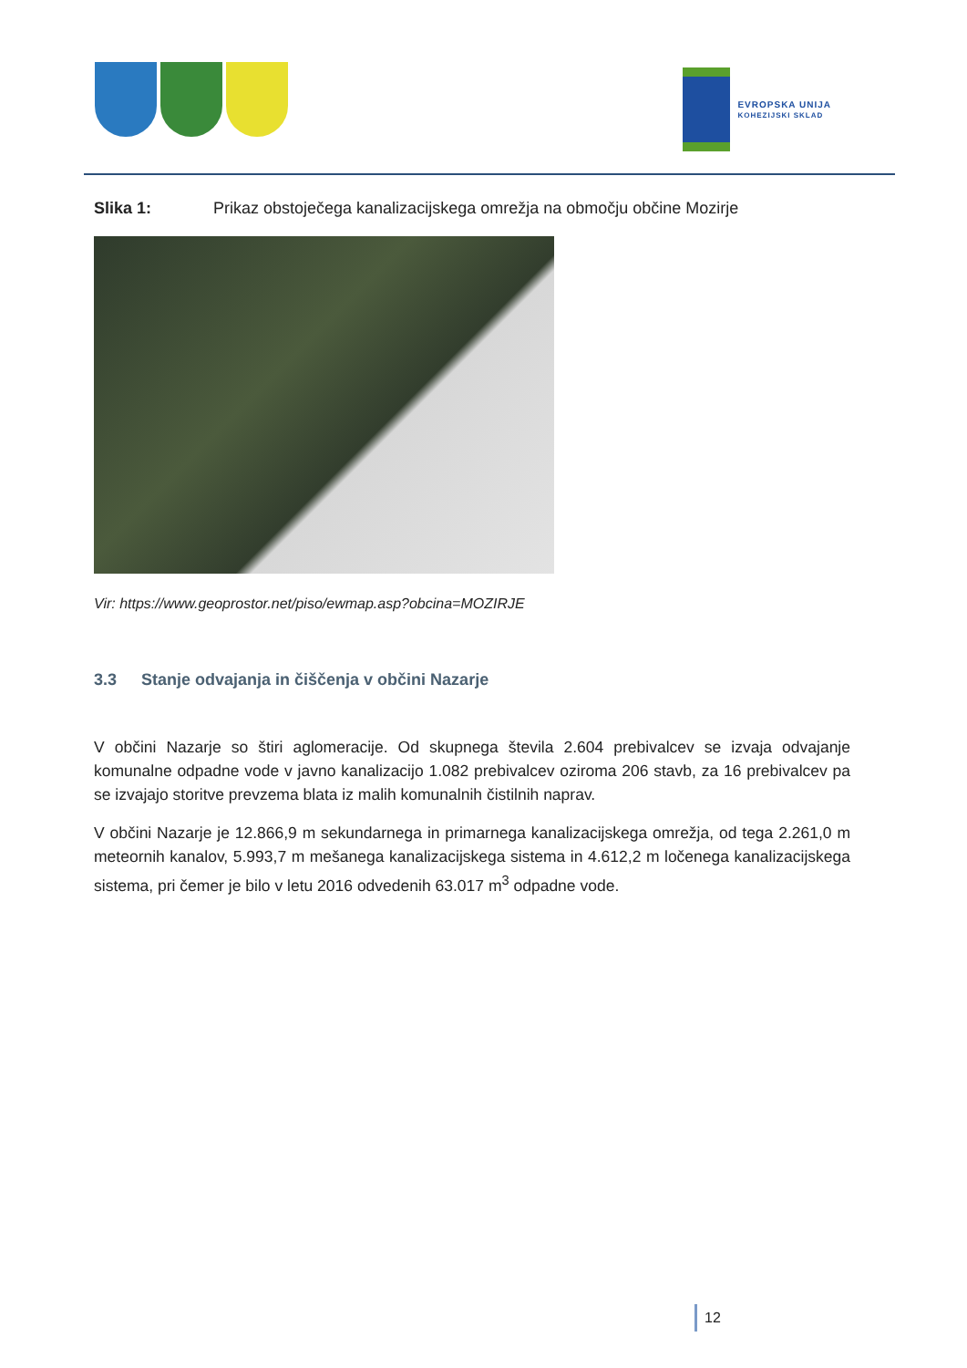EVROPSKA UNIJA
KOHEZIJSKI SKLAD
Slika 1: Prikaz obstoječega kanalizacijskega omrežja na območju občine Mozirje
Vir: https://www.geoprostor.net/piso/ewmap.asp?obcina=MOZIRJE
3.3 Stanje odvajanja in čiščenja v občini Nazarje
V občini Nazarje so štiri aglomeracije. Od skupnega števila 2.604 prebivalcev se izvaja odvajanje komunalne odpadne vode v javno kanalizacijo 1.082 prebivalcev oziroma 206 stavb, za 16 prebivalcev pa se izvajajo storitve prevzema blata iz malih komunalnih čistilnih naprav.
V občini Nazarje je 12.866,9 m sekundarnega in primarnega kanalizacijskega omrežja, od tega 2.261,0 m meteornih kanalov, 5.993,7 m mešanega kanalizacijskega sistema in 4.612,2 m ločenega kanalizacijskega sistema, pri čemer je bilo v letu 2016 odvedenih 63.017 m<sup>3</sup> odpadne vode.
12